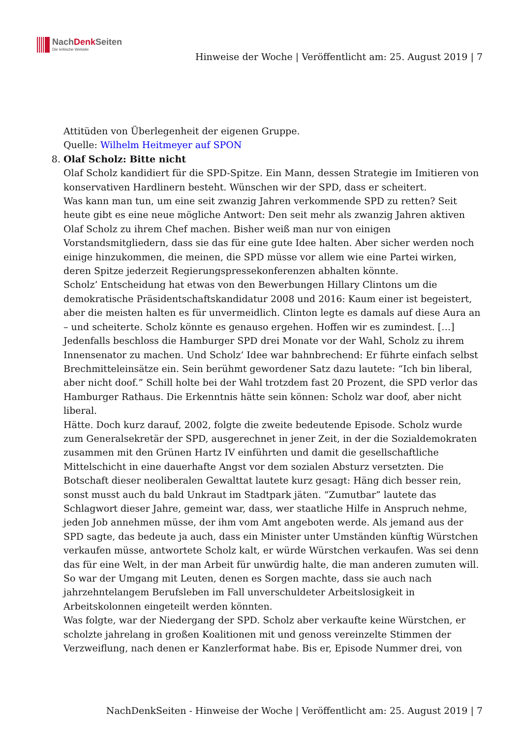NachDenk Seiten
Die kritische Website
Hinweise der Woche | Veröffentlicht am: 25. August 2019 | 7
Attitüden von Überlegenheit der eigenen Gruppe.
Quelle: Wilhelm Heitmeyer auf SPON
8. Olaf Scholz: Bitte nicht
Olaf Scholz kandidiert für die SPD-Spitze. Ein Mann, dessen Strategie im Imitieren von konservativen Hardlinern besteht. Wünschen wir der SPD, dass er scheitert.
Was kann man tun, um eine seit zwanzig Jahren verkommende SPD zu retten? Seit heute gibt es eine neue mögliche Antwort: Den seit mehr als zwanzig Jahren aktiven Olaf Scholz zu ihrem Chef machen. Bisher weiß man nur von einigen Vorstandsmitgliedern, dass sie das für eine gute Idee halten. Aber sicher werden noch einige hinzukommen, die meinen, die SPD müsse vor allem wie eine Partei wirken, deren Spitze jederzeit Regierungspressekonferenzen abhalten könnte.
Scholz’ Entscheidung hat etwas von den Bewerbungen Hillary Clintons um die demokratische Präsidentschaftskandidatur 2008 und 2016: Kaum einer ist begeistert, aber die meisten halten es für unvermeidlich. Clinton legte es damals auf diese Aura an – und scheiterte. Scholz könnte es genauso ergehen. Hoffen wir es zumindest. […]
Jedenfalls beschloss die Hamburger SPD drei Monate vor der Wahl, Scholz zu ihrem Innensenator zu machen. Und Scholz’ Idee war bahnbrechend: Er führte einfach selbst Brechmitteleinsätze ein. Sein berühmt gewordener Satz dazu lautete: “Ich bin liberal, aber nicht doof.” Schill holte bei der Wahl trotzdem fast 20 Prozent, die SPD verlor das Hamburger Rathaus. Die Erkenntnis hätte sein können: Scholz war doof, aber nicht liberal.
Hätte. Doch kurz darauf, 2002, folgte die zweite bedeutende Episode. Scholz wurde zum Generalsekretär der SPD, ausgerechnet in jener Zeit, in der die Sozialdemokraten zusammen mit den Grünen Hartz IV einführten und damit die gesellschaftliche Mittelschicht in eine dauerhafte Angst vor dem sozialen Absturz versetzten. Die Botschaft dieser neoliberalen Gewalttat lautete kurz gesagt: Häng dich besser rein, sonst musst auch du bald Unkraut im Stadtpark jäten. “Zumutbar” lautete das Schlagwort dieser Jahre, gemeint war, dass, wer staatliche Hilfe in Anspruch nehme, jeden Job annehmen müsse, der ihm vom Amt angeboten werde. Als jemand aus der SPD sagte, das bedeute ja auch, dass ein Minister unter Umständen künftig Würstchen verkaufen müsse, antwortete Scholz kalt, er würde Würstchen verkaufen. Was sei denn das für eine Welt, in der man Arbeit für unwürdig halte, die man anderen zumuten will. So war der Umgang mit Leuten, denen es Sorgen machte, dass sie auch nach jahrzehntelangem Berufsleben im Fall unverschuldeter Arbeitslosigkeit in Arbeitskolonnen eingeteilt werden könnten.
Was folgte, war der Niedergang der SPD. Scholz aber verkaufte keine Würstchen, er scholzte jahrelang in großen Koalitionen mit und genoss vereinzelte Stimmen der Verzweiflung, nach denen er Kanzlerformat habe. Bis er, Episode Nummer drei, von
NachDenkSeiten - Hinweise der Woche | Veröffentlicht am: 25. August 2019 | 7